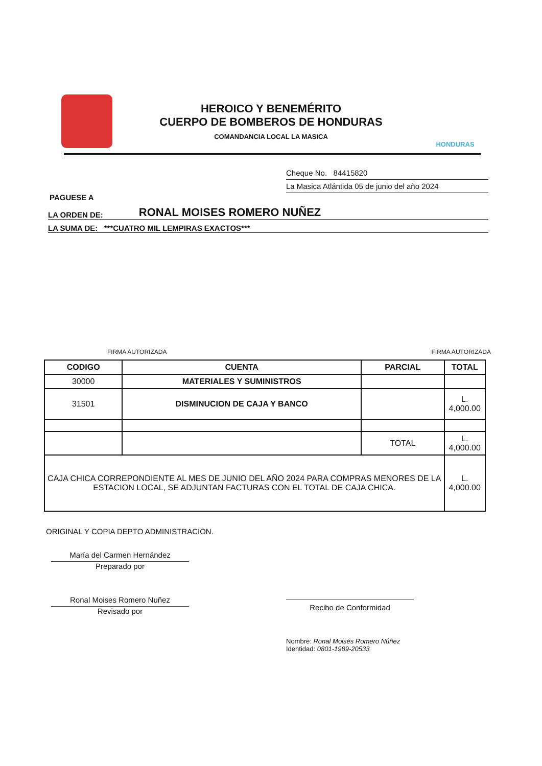HEROICO Y BENEMÉRITO
CUERPO DE BOMBEROS DE HONDURAS
COMANDANCIA LOCAL LA MASICA
HONDURAS
Cheque No. 84415820
La Masica Atlántida 05 de junio del año 2024
PAGUESE A
LA ORDEN DE: RONAL MOISES ROMERO NUÑEZ
LA SUMA DE: ***CUATRO MIL LEMPIRAS EXACTOS***
FIRMA AUTORIZADA FIRMA AUTORIZADA
| CODIGO | CUENTA | PARCIAL | TOTAL |
| --- | --- | --- | --- |
| 30000 | MATERIALES Y SUMINISTROS | | |
| 31501 | DISMINUCION DE CAJA Y BANCO | | L. 4,000.00 |
| | | TOTAL | L. 4,000.00 |
| CAJA CHICA CORREPONDIENTE AL MES DE JUNIO DEL AÑO 2024 PARA COMPRAS MENORES DE LA ESTACION LOCAL, SE ADJUNTAN FACTURAS CON EL TOTAL DE CAJA CHICA. | | | L. 4,000.00 |
ORIGINAL Y COPIA DEPTO ADMINISTRACION.
María del Carmen Hernández
Preparado por
Ronal Moises Romero Nuñez
Revisado por
Recibo de Conformidad
Nombre: Ronal Moisés Romero Núñez
Identidad: 0801-1989-20533